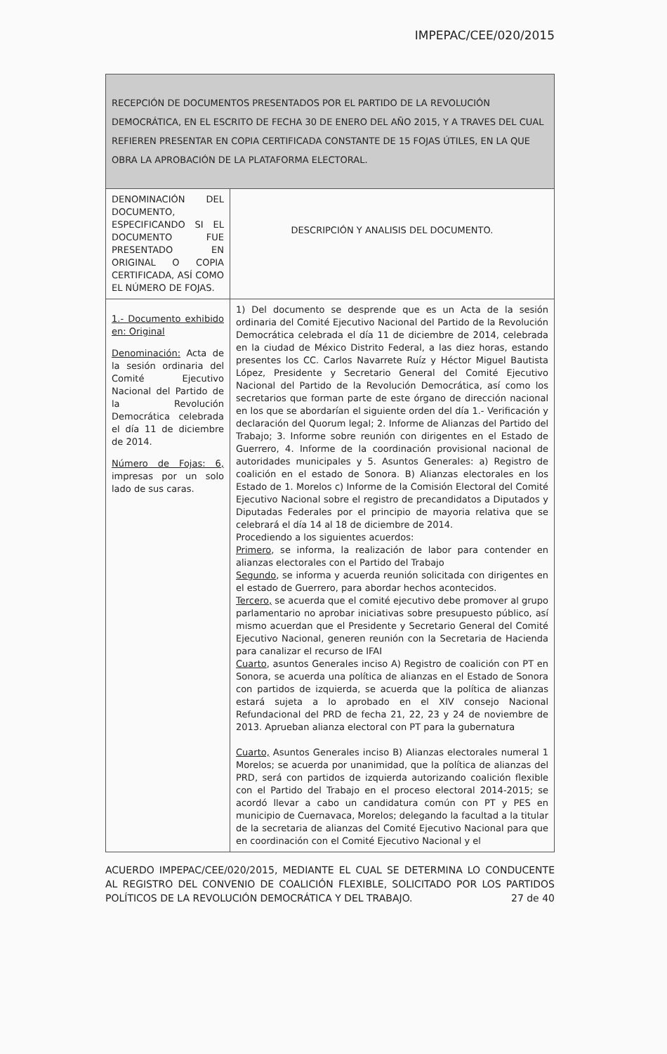IMPEPAC/CEE/020/2015
| RECEPCIÓN DE DOCUMENTOS PRESENTADOS POR EL PARTIDO DE LA REVOLUCIÓN DEMOCRÁTICA, EN EL ESCRITO DE FECHA 30 DE ENERO DEL AÑO 2015, Y A TRAVES DEL CUAL REFIEREN PRESENTAR EN COPIA CERTIFICADA CONSTANTE DE 15 FOJAS ÚTILES, EN LA QUE OBRA LA APROBACIÓN DE LA PLATAFORMA ELECTORAL. | |
| --- | --- |
| DENOMINACIÓN DEL DOCUMENTO, ESPECIFICANDO SI EL DOCUMENTO FUE PRESENTADO EN ORIGINAL O COPIA CERTIFICADA, ASÍ COMO EL NÚMERO DE FOJAS. | DESCRIPCIÓN Y ANALISIS DEL DOCUMENTO. |
| 1.- Documento exhibido en: Original Denominación: Acta de la sesión ordinaria del Comité Ejecutivo Nacional del Partido de la Revolución Democrática celebrada el día 11 de diciembre de 2014. Número de Fojas: 6, impresas por un solo lado de sus caras. | 1) Del documento se desprende que es un Acta de la sesión ordinaria del Comité Ejecutivo Nacional del Partido de la Revolución Democrática celebrada el día 11 de diciembre de 2014, celebrada en la ciudad de México Distrito Federal, a las diez horas, estando presentes los CC. Carlos Navarrete Ruíz y Héctor Miguel Bautista López, Presidente y Secretario General del Comité Ejecutivo Nacional del Partido de la Revolución Democrática, así como los secretarios que forman parte de este órgano de dirección nacional en los que se abordarían el siguiente orden del día 1.- Verificación y declaración del Quorum legal; 2. Informe de Alianzas del Partido del Trabajo; 3. Informe sobre reunión con dirigentes en el Estado de Guerrero, 4. Informe de la coordinación provisional nacional de autoridades municipales y 5. Asuntos Generales: a) Registro de coalición en el estado de Sonora. B) Alianzas electorales en los Estado de 1. Morelos c) Informe de la Comisión Electoral del Comité Ejecutivo Nacional sobre el registro de precandidatos a Diputados y Diputadas Federales por el principio de mayoria relativa que se celebrará el día 14 al 18 de diciembre de 2014. Procediendo a los siguientes acuerdos: Primero , se informa, la realización de labor para contender en alianzas electorales con el Partido del Trabajo Segundo , se informa y acuerda reunión solicitada con dirigentes en el estado de Guerrero, para abordar hechos acontecidos. Tercero, se acuerda que el comité ejecutivo debe promover al grupo parlamentario no aprobar iniciativas sobre presupuesto público, así mismo acuerdan que el Presidente y Secretario General del Comité Ejecutivo Nacional, generen reunión con la Secretaria de Hacienda para canalizar el recurso de IFAI Cuarto , asuntos Generales inciso A) Registro de coalición con PT en Sonora, se acuerda una política de alianzas en el Estado de Sonora con partidos de izquierda, se acuerda que la política de alianzas estará sujeta a lo aprobado en el XIV consejo Nacional Refundacional del PRD de fecha 21, 22, 23 y 24 de noviembre de 2013. Aprueban alianza electoral con PT para la gubernatura Cuarto, Asuntos Generales inciso B) Alianzas electorales numeral 1 Morelos; se acuerda por unanimidad, que la política de alianzas del PRD, será con partidos de izquierda autorizando coalición flexible con el Partido del Trabajo en el proceso electoral 2014-2015; se acordó llevar a cabo un candidatura común con PT y PES en municipio de Cuernavaca, Morelos; delegando la facultad a la titular de la secretaria de alianzas del Comité Ejecutivo Nacional para que en coordinación con el Comité Ejecutivo Nacional y el |
ACUERDO IMPEPAC/CEE/020/2015, MEDIANTE EL CUAL SE DETERMINA LO CONDUCENTE AL REGISTRO DEL CONVENIO DE COALICIÓN FLEXIBLE, SOLICITADO POR LOS PARTIDOS POLÍTICOS DE LA REVOLUCIÓN DEMOCRÁTICA Y DEL TRABAJO. 27 de 40